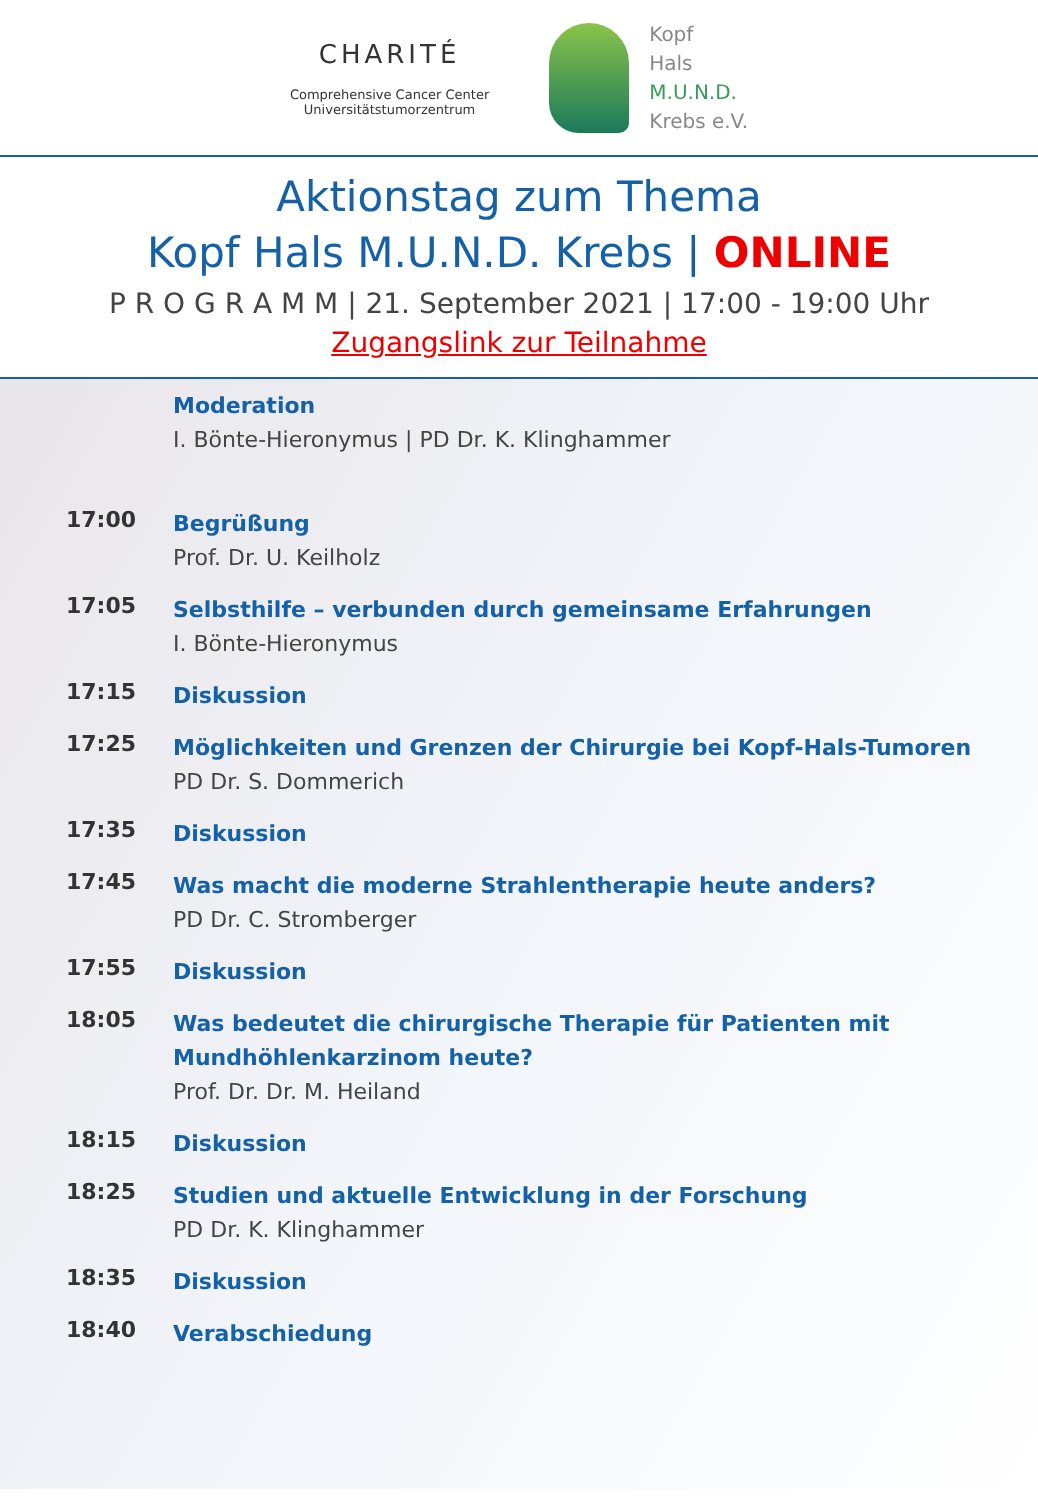CHARITÉ
Comprehensive Cancer Center
Universitätstumorzentrum
Kopf
Hals
M.U.N.D.
Krebs e.V.
Aktionstag zum Thema
Kopf Hals M.U.N.D. Krebs | ONLINE
P R O G R A M M | 21. September 2021 | 17:00 - 19:00 Uhr
Zugangslink zur Teilnahme
Moderation
I. Bönte-Hieronymus | PD Dr. K. Klinghammer
17:00
Begrüßung
Prof. Dr. U. Keilholz
17:05
Selbsthilfe – verbunden durch gemeinsame Erfahrungen
I. Bönte-Hieronymus
17:15
Diskussion
17:25
Möglichkeiten und Grenzen der Chirurgie bei Kopf-Hals-Tumoren
PD Dr. S. Dommerich
17:35
Diskussion
17:45
Was macht die moderne Strahlentherapie heute anders?
PD Dr. C. Stromberger
17:55
Diskussion
18:05
Was bedeutet die chirurgische Therapie für Patienten mit
Mundhöhlenkarzinom heute?
Prof. Dr. Dr. M. Heiland
18:15
Diskussion
18:25
Studien und aktuelle Entwicklung in der Forschung
PD Dr. K. Klinghammer
18:35
Diskussion
18:40
Verabschiedung